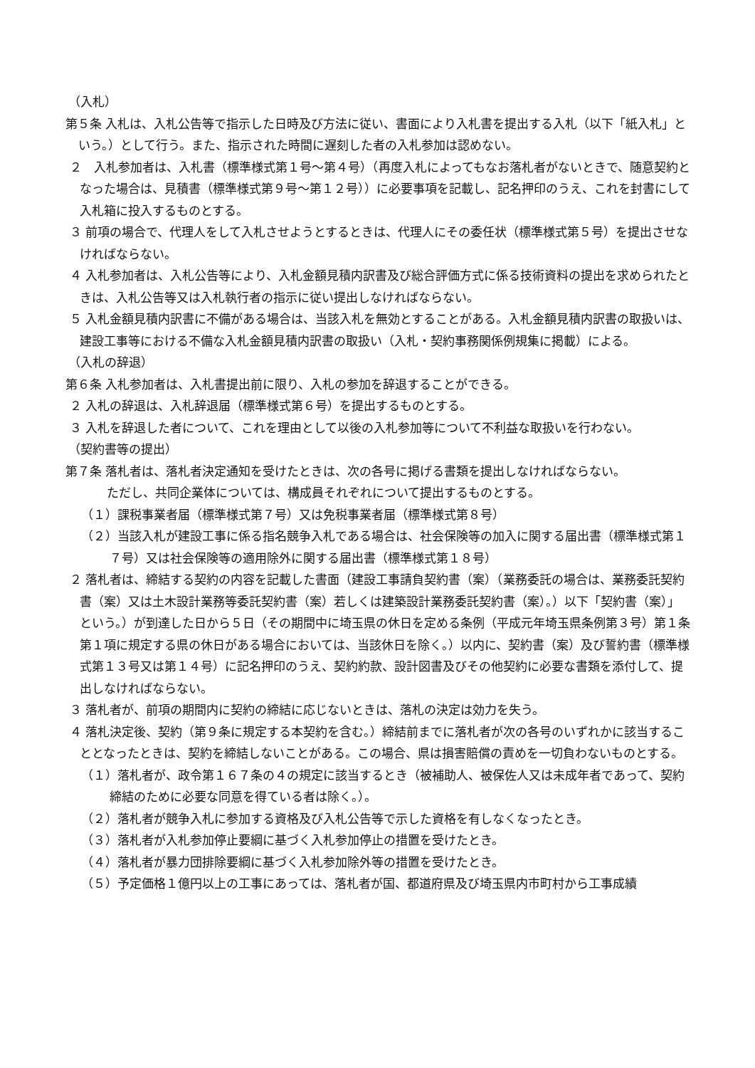（入札）
第５条 入札は、入札公告等で指示した日時及び方法に従い、書面により入札書を提出する入札（以下「紙入札」という。）として行う。また、指示された時間に遅刻した者の入札参加は認めない。
２　入札参加者は、入札書（標準様式第１号～第４号）（再度入札によってもなお落札者がないときで、随意契約となった場合は、見積書（標準様式第９号～第１２号））に必要事項を記載し、記名押印のうえ、これを封書にして入札箱に投入するものとする。
３ 前項の場合で、代理人をして入札させようとするときは、代理人にその委任状（標準様式第５号）を提出させなければならない。
４ 入札参加者は、入札公告等により、入札金額見積内訳書及び総合評価方式に係る技術資料の提出を求められたときは、入札公告等又は入札執行者の指示に従い提出しなければならない。
５ 入札金額見積内訳書に不備がある場合は、当該入札を無効とすることがある。入札金額見積内訳書の取扱いは、建設工事等における不備な入札金額見積内訳書の取扱い（入札・契約事務関係例規集に掲載）による。
（入札の辞退）
第６条 入札参加者は、入札書提出前に限り、入札の参加を辞退することができる。
２ 入札の辞退は、入札辞退届（標準様式第６号）を提出するものとする。
３ 入札を辞退した者について、これを理由として以後の入札参加等について不利益な取扱いを行わない。
（契約書等の提出）
第７条 落札者は、落札者決定通知を受けたときは、次の各号に掲げる書類を提出しなければならない。
ただし、共同企業体については、構成員それぞれについて提出するものとする。
（１）課税事業者届（標準様式第７号）又は免税事業者届（標準様式第８号）
（２）当該入札が建設工事に係る指名競争入札である場合は、社会保険等の加入に関する届出書（標準様式第１７号）又は社会保険等の適用除外に関する届出書（標準様式第１８号）
２ 落札者は、締結する契約の内容を記載した書面（建設工事請負契約書（案）（業務委託の場合は、業務委託契約書（案）又は土木設計業務等委託契約書（案）若しくは建築設計業務委託契約書（案）。）以下「契約書（案）」という。）が到達した日から５日（その期間中に埼玉県の休日を定める条例（平成元年埼玉県条例第３号）第１条第１項に規定する県の休日がある場合においては、当該休日を除く。）以内に、契約書（案）及び誓約書（標準様式第１３号又は第１４号）に記名押印のうえ、契約約款、設計図書及びその他契約に必要な書類を添付して、提出しなければならない。
３ 落札者が、前項の期間内に契約の締結に応じないときは、落札の決定は効力を失う。
４ 落札決定後、契約（第９条に規定する本契約を含む。）締結前までに落札者が次の各号のいずれかに該当することとなったときは、契約を締結しないことがある。この場合、県は損害賠償の責めを一切負わないものとする。
（１）落札者が、政令第１６７条の４の規定に該当するとき（被補助人、被保佐人又は未成年者であって、契約締結のために必要な同意を得ている者は除く。）。
（２）落札者が競争入札に参加する資格及び入札公告等で示した資格を有しなくなったとき。
（３）落札者が入札参加停止要綱に基づく入札参加停止の措置を受けたとき。
（４）落札者が暴力団排除要綱に基づく入札参加除外等の措置を受けたとき。
（５）予定価格１億円以上の工事にあっては、落札者が国、都道府県及び埼玉県内市町村から工事成績